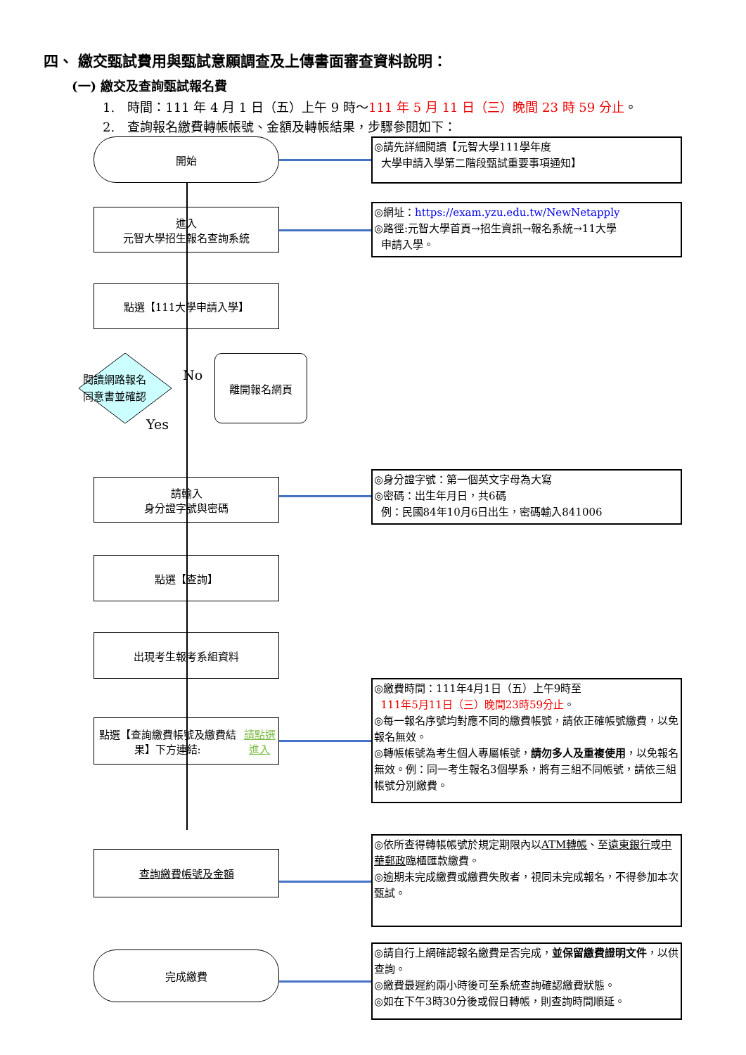四、 繳交甄試費用與甄試意願調查及上傳書面審查資料說明：
(一) 繳交及查詢甄試報名費
1.　時間：111 年 4 月 1 日（五）上午 9 時～111 年 5 月 11 日（三）晚間 23 時 59 分止。
2.　查詢報名繳費轉帳帳號、金額及轉帳結果，步驟參閱如下：
開始
◎請先詳細閱讀【元智大學111學年度
大學申請入學第二階段甄試重要事項通知】
進入
元智大學招生報名查詢系統
◎網址：https://exam.yzu.edu.tw/NewNetapply
◎路徑:元智大學首頁→招生資訊→報名系統→11大學
申請入學。
點選【111大學申請入學】
閱讀網路報名
同意書並確認
No
Yes
離開報名網頁
請輸入
身分證字號與密碼
◎身分證字號：第一個英文字母為大寫
◎密碼：出生年月日，共6碼
例：民國84年10月6日出生，密碼輸入841006
點選【查詢】
出現考生報考系組資料
點選【查詢繳費帳號及繳費結果】下方連結: 請點選進入
◎繳費時間：111年4月1日（五）上午9時至
111年5月11日（三）晚間23時59分止。
◎每一報名序號均對應不同的繳費帳號，請依正確帳號繳費，以免報名無效。
◎轉帳帳號為考生個人專屬帳號，請勿多人及重複使用，以免報名無效。例：同一考生報名3個學系，將有三組不同帳號，請依三組帳號分別繳費。
查詢繳費帳號及金額
◎依所查得轉帳帳號於規定期限內以ATM轉帳、至遠東銀行或中華郵政臨櫃匯款繳費。
◎逾期未完成繳費或繳費失敗者，視同未完成報名，不得參加本次甄試。
完成繳費
◎請自行上網確認報名繳費是否完成，並保留繳費證明文件，以供查詢。
◎繳費最遲約兩小時後可至系統查詢確認繳費狀態。
◎如在下午3時30分後或假日轉帳，則查詢時間順延。